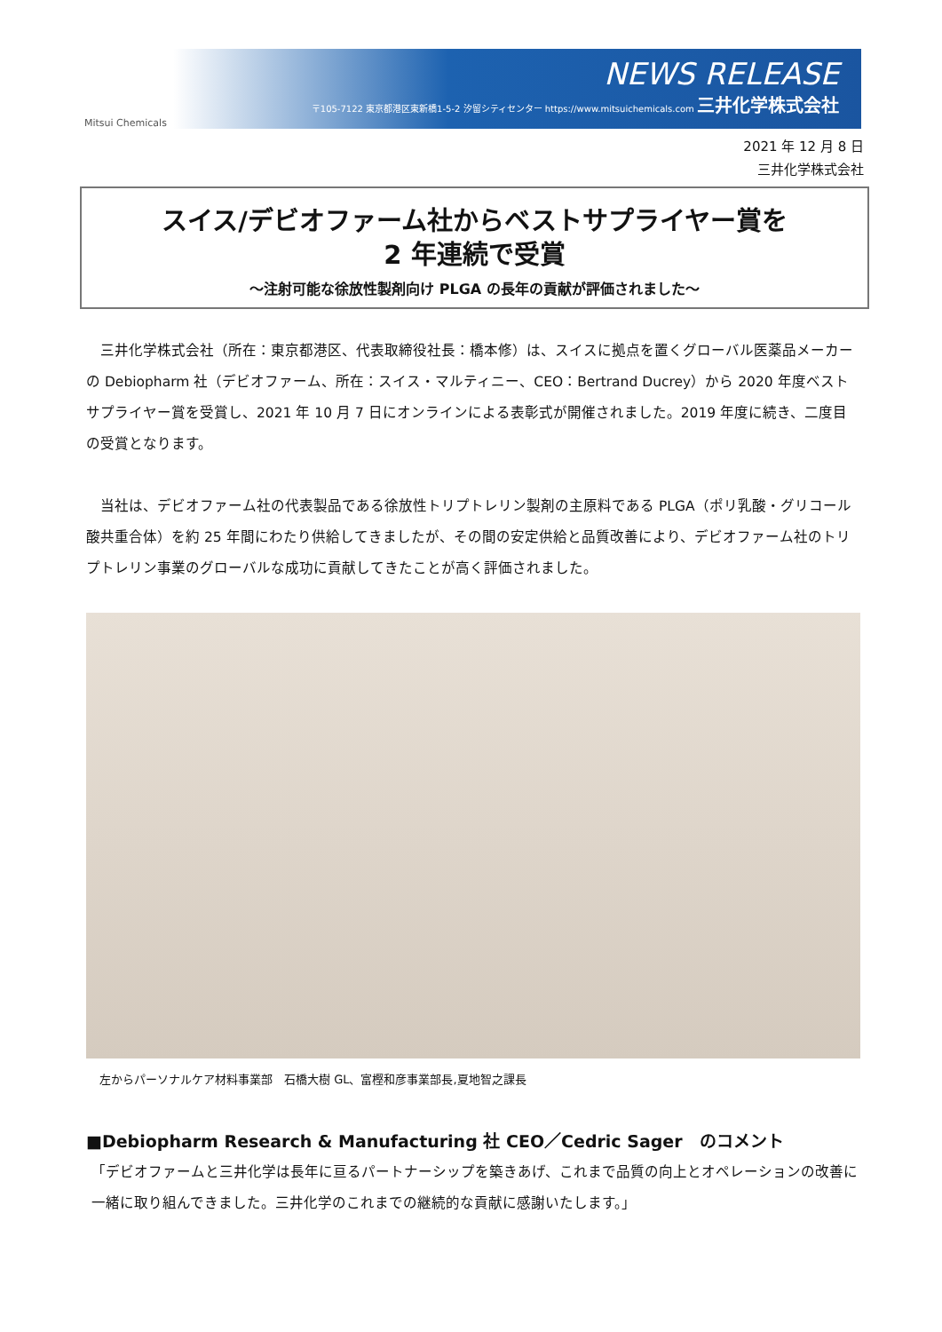Mitsui Chemicals
NEWS RELEASE
〒105-7122 東京都港区東新橋1-5-2 汐留シティセンター https://www.mitsuichemicals.com 三井化学株式会社
2021 年 12 月 8 日
三井化学株式会社
スイス/デビオファーム社からベストサプライヤー賞を
2 年連続で受賞
～注射可能な徐放性製剤向け PLGA の長年の貢献が評価されました～
　三井化学株式会社（所在：東京都港区、代表取締役社長：橋本修）は、スイスに拠点を置くグローバル医薬品メーカーの Debiopharm 社（デビオファーム、所在：スイス・マルティニー、CEO：Bertrand Ducrey）から 2020 年度ベストサプライヤー賞を受賞し、2021 年 10 月 7 日にオンラインによる表彰式が開催されました。2019 年度に続き、二度目の受賞となります。
　当社は、デビオファーム社の代表製品である徐放性トリプトレリン製剤の主原料である PLGA（ポリ乳酸・グリコール酸共重合体）を約 25 年間にわたり供給してきましたが、その間の安定供給と品質改善により、デビオファーム社のトリプトレリン事業のグローバルな成功に貢献してきたことが高く評価されました。
左からパーソナルケア材料事業部　石橋大樹 GL、富樫和彦事業部長,夏地智之課長
■Debiopharm Research & Manufacturing 社 CEO／Cedric Sager　のコメント
「デビオファームと三井化学は長年に亘るパートナーシップを築きあげ、これまで品質の向上とオペレーションの改善に一緒に取り組んできました。三井化学のこれまでの継続的な貢献に感謝いたします。」